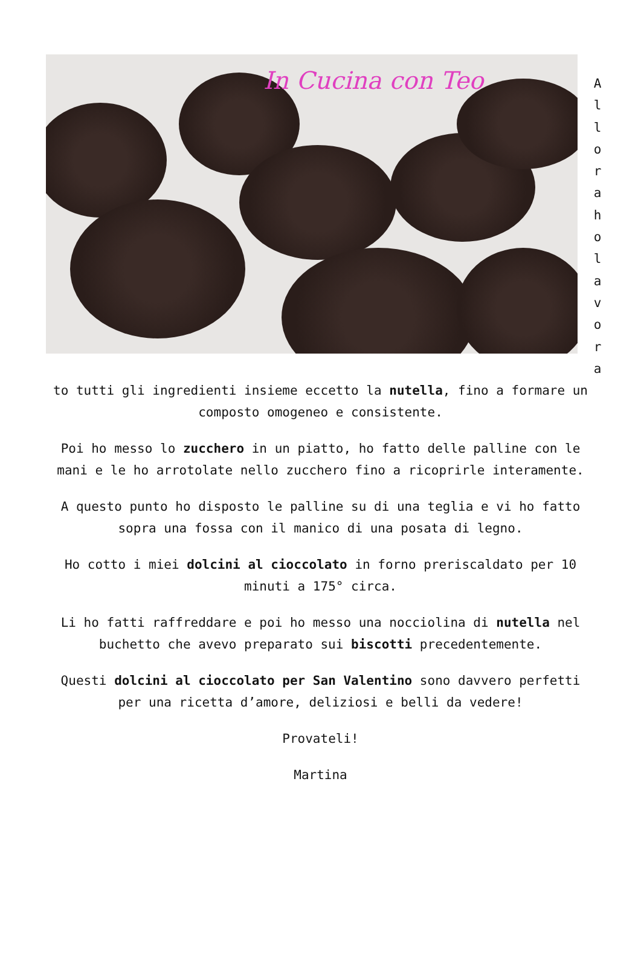In Cucina con Teo
A
l
l
o
r
a
h
o
l
a
v
o
r
a
to tutti gli ingredienti insieme eccetto la nutella, fino a formare un composto omogeneo e consistente.
Poi ho messo lo zucchero in un piatto, ho fatto delle palline con le mani e le ho arrotolate nello zucchero fino a ricoprirle interamente.
A questo punto ho disposto le palline su di una teglia e vi ho fatto sopra una fossa con il manico di una posata di legno.
Ho cotto i miei dolcini al cioccolato in forno preriscaldato per 10 minuti a 175° circa.
Li ho fatti raffreddare e poi ho messo una nocciolina di nutella nel buchetto che avevo preparato sui biscotti precedentemente.
Questi dolcini al cioccolato per San Valentino sono davvero perfetti per una ricetta d’amore, deliziosi e belli da vedere!
Provateli!
Martina